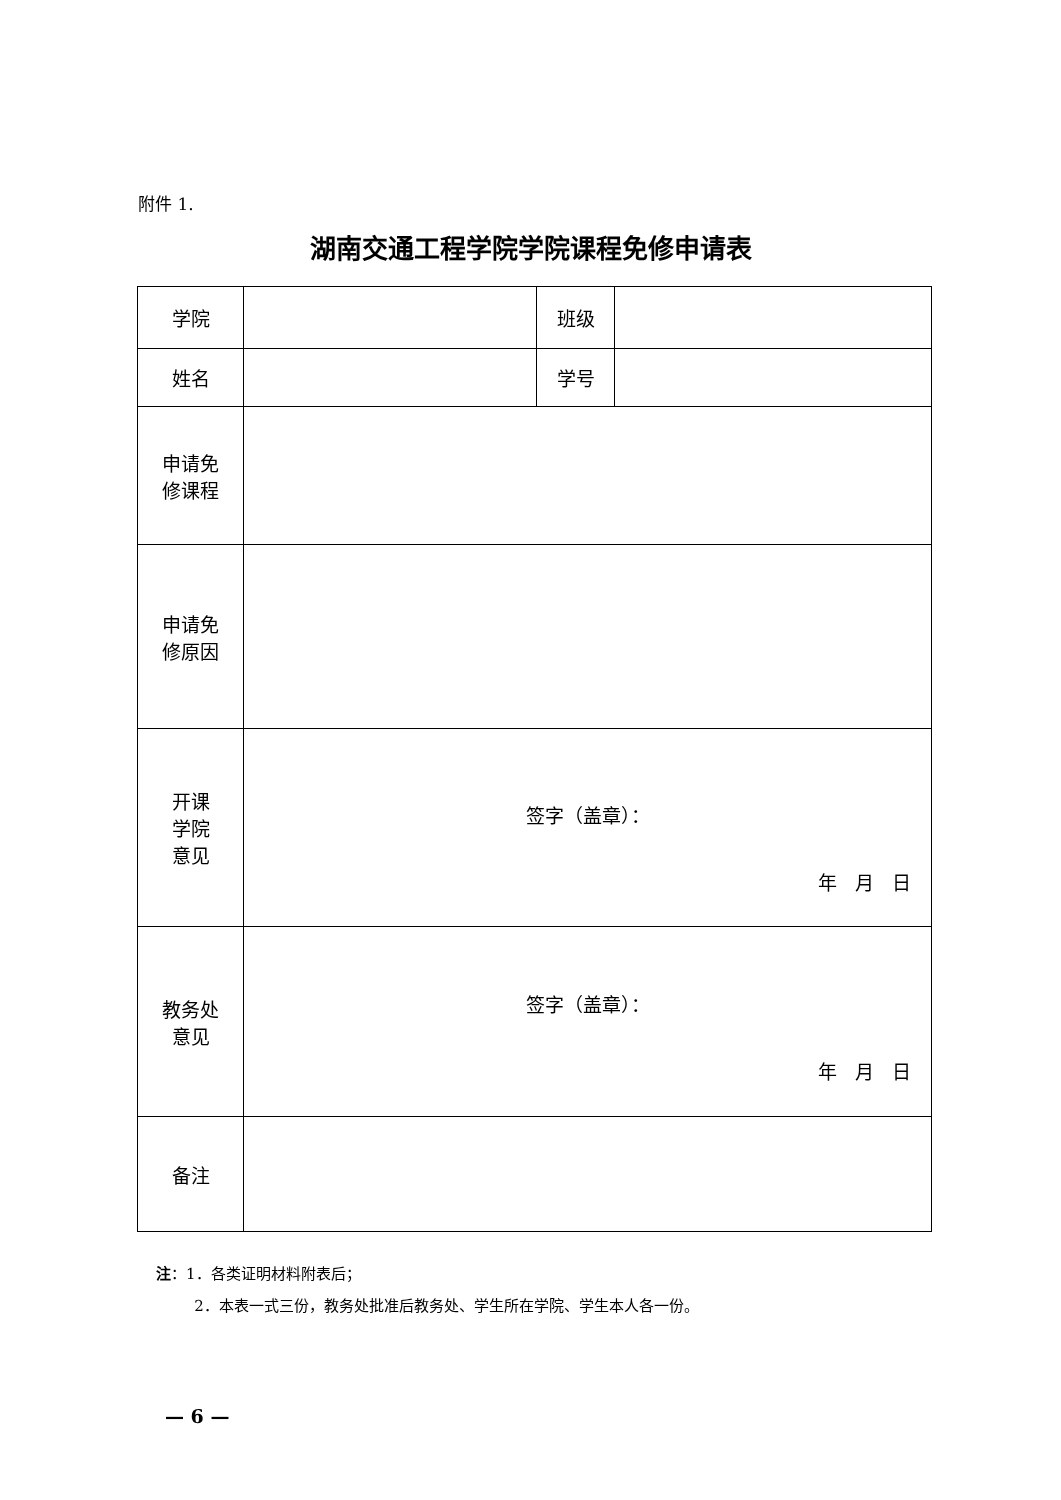附件 1.
湖南交通工程学院学院课程免修申请表
| 学院 | | 班级 | |
| 姓名 | | 学号 | |
| 申请免 修课程 | | | |
| 申请免 修原因 | | | |
| 开课 学院 意见 | 签字（盖章）： 年 月 日 | | |
| 教务处 意见 | 签字（盖章）： 年 月 日 | | |
| 备注 | | | |
注：1．各类证明材料附表后；
2．本表一式三份，教务处批准后教务处、学生所在学院、学生本人各一份。
— 6 —